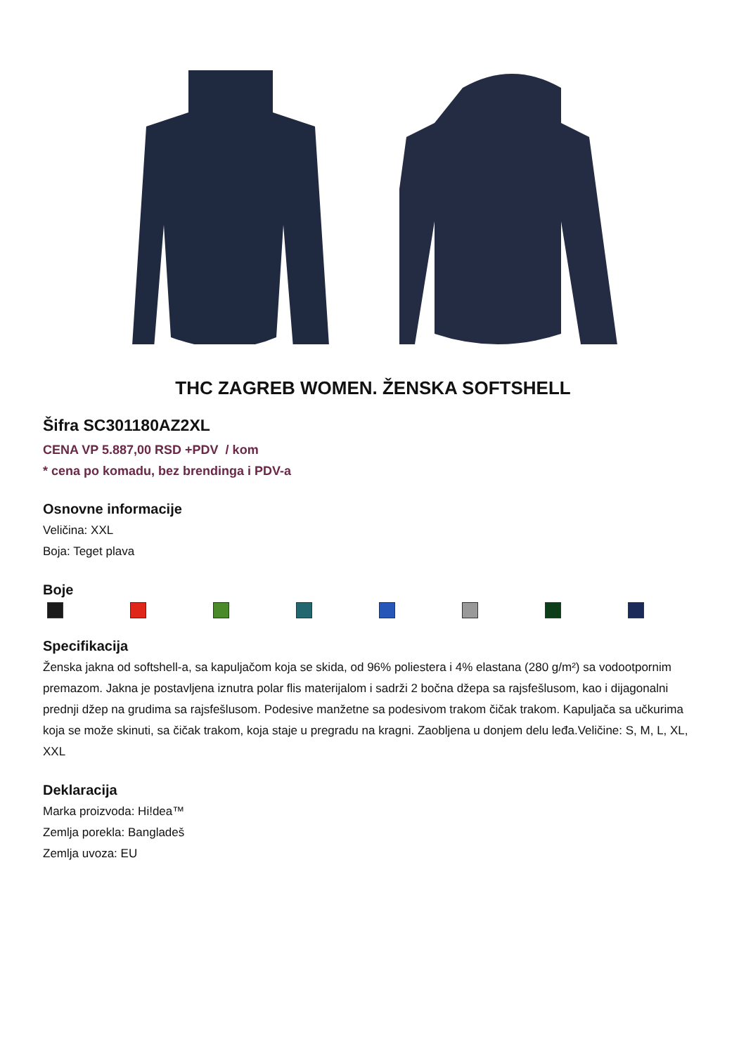THC ZAGREB WOMEN. ŽENSKA SOFTSHELL
Šifra SC301180AZ2XL
CENA VP 5.887,00 RSD +PDV / kom
* cena po komadu, bez brendinga i PDV-a
Osnovne informacije
Veličina: XXL
Boja: Teget plava
Boje
Specifikacija
Ženska jakna od softshell-a, sa kapuljačom koja se skida, od 96% poliestera i 4% elastana (280 g/m²) sa vodootpornim premazom. Jakna je postavljena iznutra polar flis materijalom i sadrži 2 bočna džepa sa rajsfešlusom, kao i dijagonalni prednji džep na grudima sa rajsfešlusom. Podesive manžetne sa podesivom trakom čičak trakom. Kapuljača sa učkurima koja se može skinuti, sa čičak trakom, koja staje u pregradu na kragni. Zaobljena u donjem delu leđa.Veličine: S, M, L, XL, XXL
Deklaracija
Marka proizvoda: Hi!dea™
Zemlja porekla: Bangladeš
Zemlja uvoza: EU